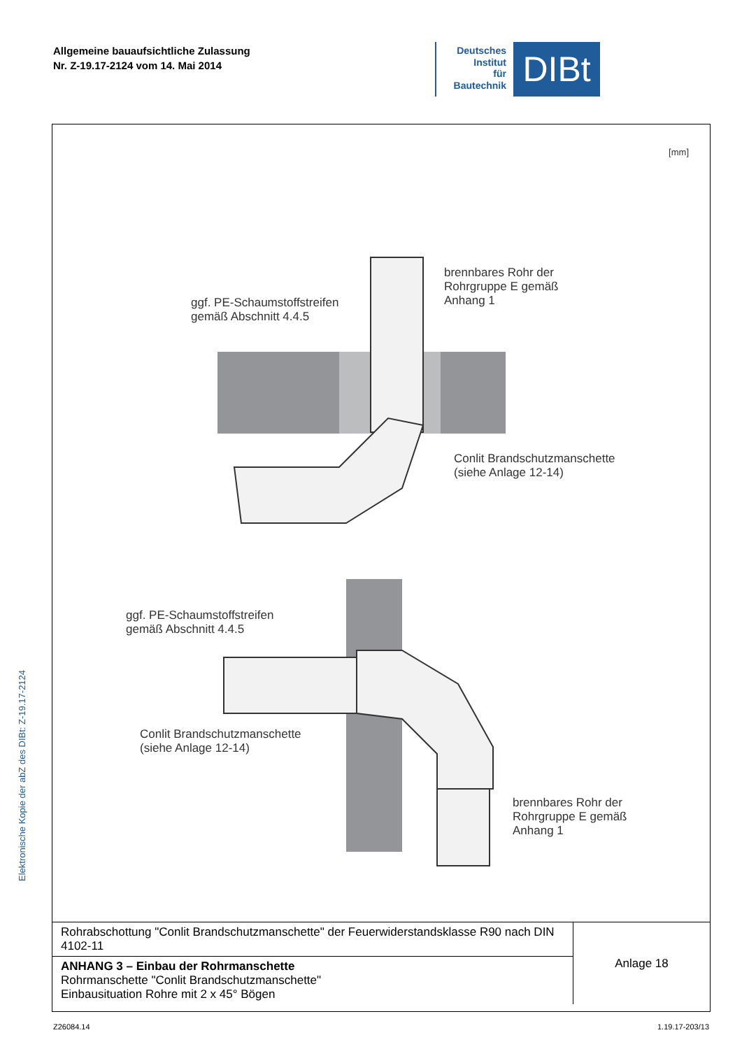Allgemeine bauaufsichtliche Zulassung
Nr. Z-19.17-2124 vom 14. Mai 2014
Deutsches
Institut
für
Bautechnik
DIBt
Elektronische Kopie der abZ des DIBt: Z-19.17-2124
[mm]
brennbares Rohr der
Rohrgruppe E gemäß
Anhang 1
ggf. PE-Schaumstoffstreifen
gemäß Abschnitt 4.4.5
Conlit Brandschutzmanschette
(siehe Anlage 12-14)
ggf. PE-Schaumstoffstreifen
gemäß Abschnitt 4.4.5
Conlit Brandschutzmanschette
(siehe Anlage 12-14)
brennbares Rohr der
Rohrgruppe E gemäß
Anhang 1
| Rohrabschottung "Conlit Brandschutzmanschette" der Feuerwiderstandsklasse R90 nach DIN 4102-11 | Anlage 18 |
| ANHANG 3 – Einbau der Rohrmanschette Rohrmanschette "Conlit Brandschutzmanschette" Einbausituation Rohre mit 2 x 45° Bögen | |
Z26084.14 1.19.17-203/13